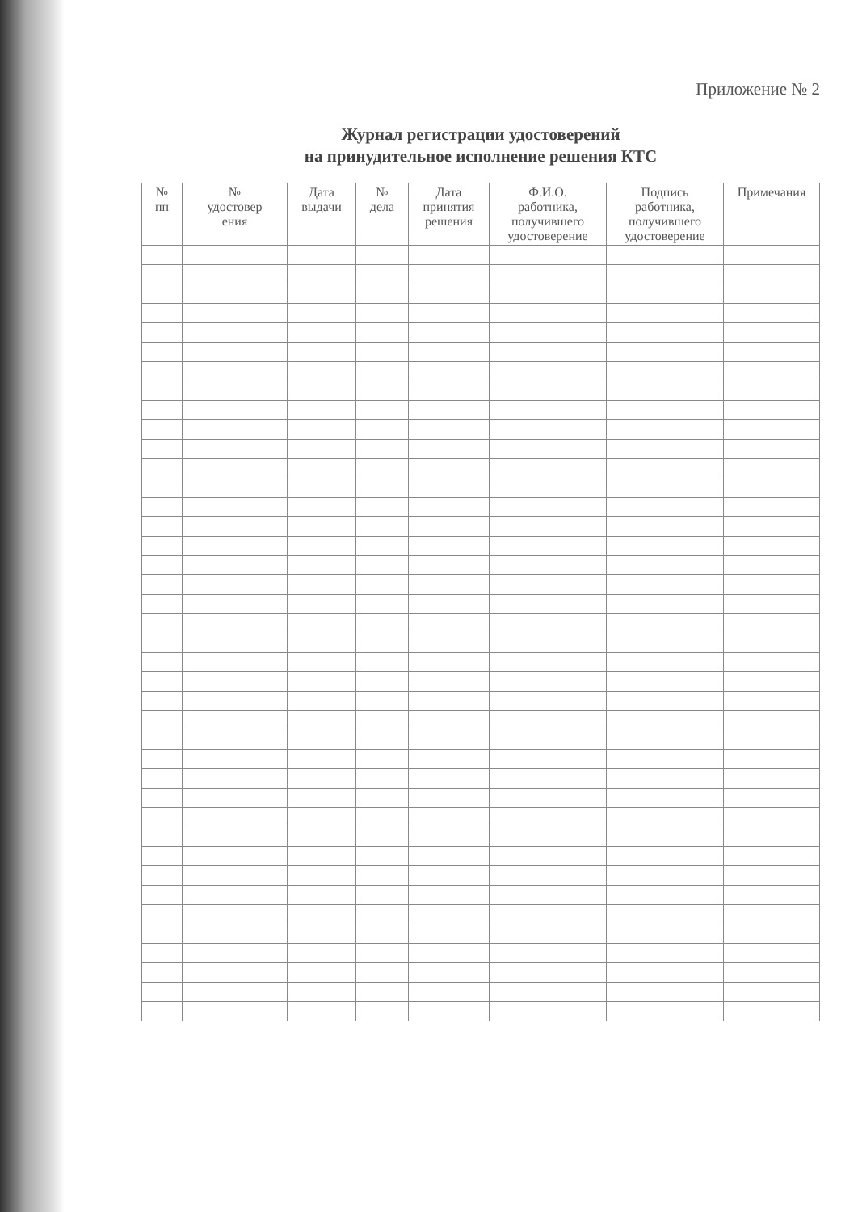Приложение № 2
Журнал регистрации удостоверений
на принудительное исполнение решения КТС
| № пп | № удостовер ения | Дата выдачи | № дела | Дата принятия решения | Ф.И.О. работника, получившего удостоверение | Подпись работника, получившего удостоверение | Примечания |
| --- | --- | --- | --- | --- | --- | --- | --- |